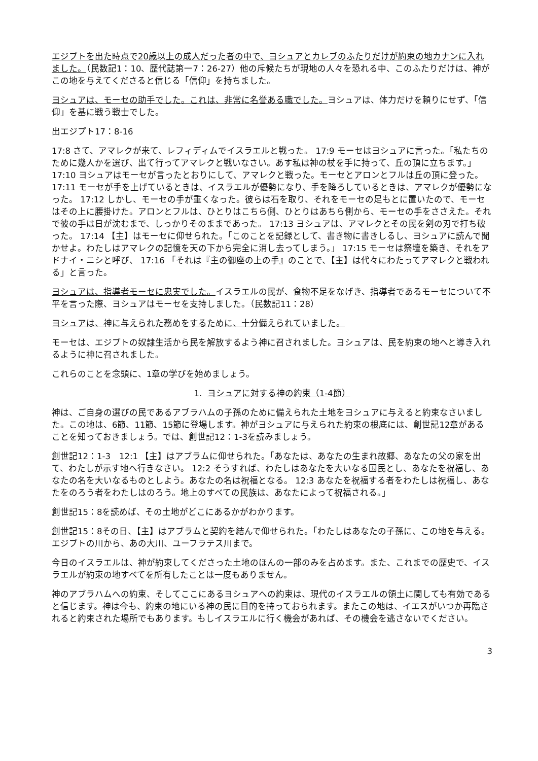エジプトを出た時点で20歳以上の成人だった者の中で、ヨシュアとカレブのふたりだけが約束の地カナンに入れました。（民数記1：10、歴代誌第一7：26-27）他の斥候たちが現地の人々を恐れる中、このふたりだけは、神がこの地を与えてくださると信じる「信仰」を持ちました。
ヨシュアは、モーセの助手でした。これは、非常に名誉ある職でした。ヨシュアは、体力だけを頼りにせず、「信仰」を基に戦う戦士でした。
出エジプト17：8-16
17:8 さて、アマレクが来て、レフィディムでイスラエルと戦った。 17:9 モーセはヨシュアに言った。「私たちのために幾人かを選び、出て行ってアマレクと戦いなさい。あす私は神の杖を手に持って、丘の頂に立ちます。」 17:10 ヨシュアはモーセが言ったとおりにして、アマレクと戦った。モーセとアロンとフルは丘の頂に登った。 17:11 モーセが手を上げているときは、イスラエルが優勢になり、手を降ろしているときは、アマレクが優勢になった。 17:12 しかし、モーセの手が重くなった。彼らは石を取り、それをモーセの足もとに置いたので、モーセはその上に腰掛けた。アロンとフルは、ひとりはこちら側、ひとりはあちら側から、モーセの手をささえた。それで彼の手は日が沈むまで、しっかりそのままであった。 17:13 ヨシュアは、アマレクとその民を剣の刃で打ち破った。 17:14 【主】はモーセに仰せられた。「このことを記録として、書き物に書きしるし、ヨシュアに読んで聞かせよ。わたしはアマレクの記憶を天の下から完全に消し去ってしまう。」 17:15 モーセは祭壇を築き、それをアドナイ・ニシと呼び、 17:16 「それは『主の御座の上の手』のことで、【主】は代々にわたってアマレクと戦われる」と言った。
ヨシュアは、指導者モーセに忠実でした。イスラエルの民が、食物不足をなげき、指導者であるモーセについて不平を言った際、ヨシュアはモーセを支持しました。（民数記11：28）
ヨシュアは、神に与えられた務めをするために、十分備えられていました。
モーセは、エジプトの奴隷生活から民を解放するよう神に召されました。ヨシュアは、民を約束の地へと導き入れるように神に召されました。
これらのことを念頭に、1章の学びを始めましょう。
1. ヨシュアに対する神の約束（1-4節）
神は、ご自身の選びの民であるアブラハムの子孫のために備えられた土地をヨシュアに与えると約束なさいました。この地は、6節、11節、15節に登場します。神がヨシュアに与えられた約束の根底には、創世記12章があることを知っておきましょう。では、創世記12：1-3を読みましょう。
創世記12：1-3　12:1 【主】はアブラムに仰せられた。「あなたは、あなたの生まれ故郷、あなたの父の家を出て、わたしが示す地へ行きなさい。 12:2 そうすれば、わたしはあなたを大いなる国民とし、あなたを祝福し、あなたの名を大いなるものとしよう。あなたの名は祝福となる。 12:3 あなたを祝福する者をわたしは祝福し、あなたをのろう者をわたしはのろう。地上のすべての民族は、あなたによって祝福される。」
創世記15：8を読めば、その土地がどこにあるかがわかります。
創世記15：8その日、【主】はアブラムと契約を結んで仰せられた。「わたしはあなたの子孫に、この地を与える。エジプトの川から、あの大川、ユーフラテス川まで。
今日のイスラエルは、神が約束してくださった土地のほんの一部のみを占めます。また、これまでの歴史で、イスラエルが約束の地すべてを所有したことは一度もありません。
神のアブラハムへの約束、そしてここにあるヨシュアへの約束は、現代のイスラエルの領土に関しても有効であると信じます。神は今も、約束の地にいる神の民に目的を持っておられます。またこの地は、イエスがいつか再臨されると約束された場所でもあります。もしイスラエルに行く機会があれば、その機会を逃さないでください。
3